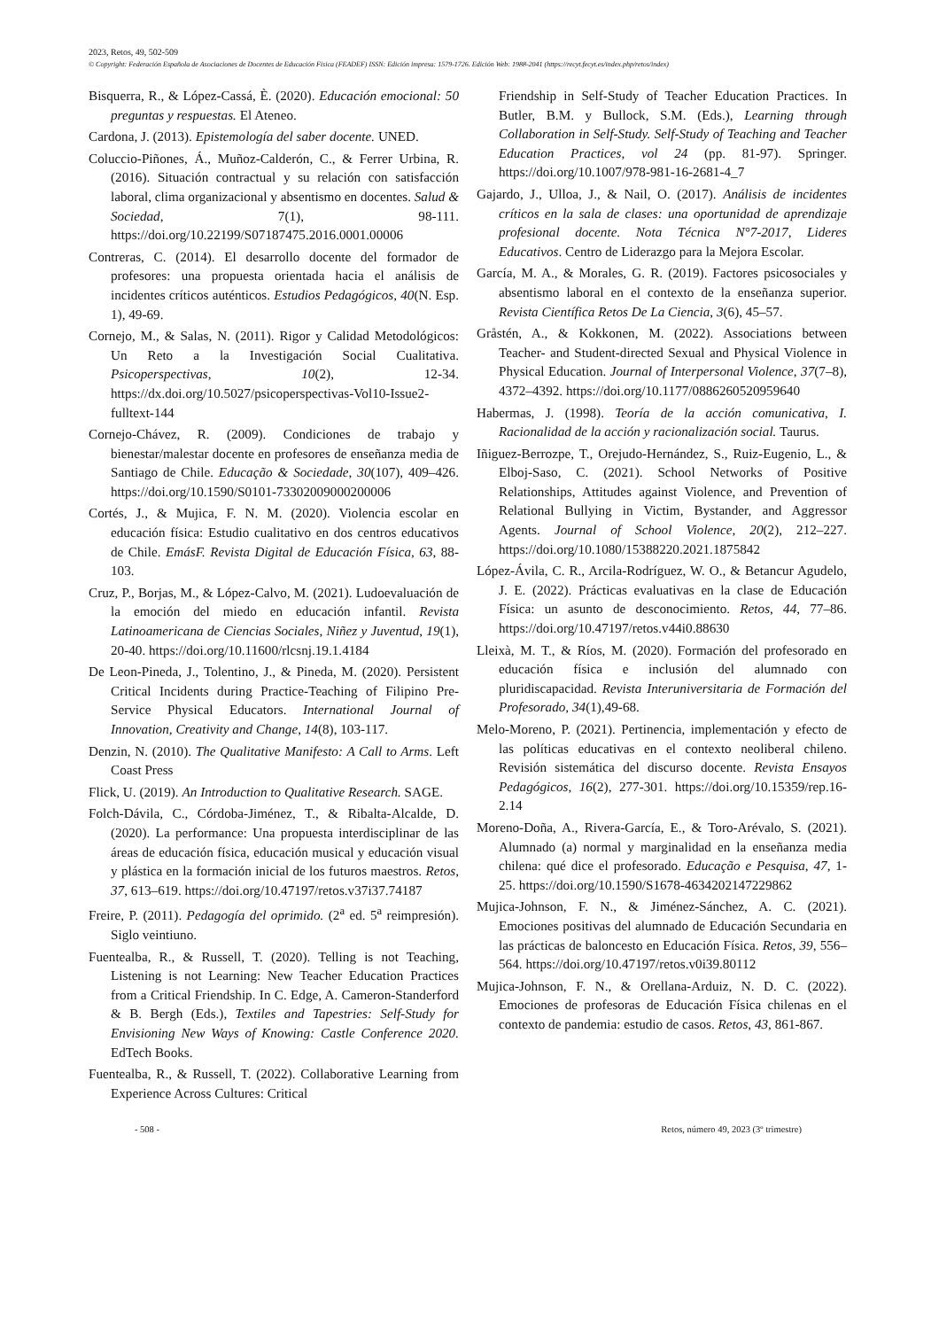2023, Retos, 49, 502-509
© Copyright: Federación Española de Asociaciones de Docentes de Educación Física (FEADEF) ISSN: Edición impresa: 1579-1726. Edición Web: 1988-2041 (https://recyt.fecyt.es/index.php/retos/index)
Bisquerra, R., & López-Cassá, È. (2020). Educación emocional: 50 preguntas y respuestas. El Ateneo.
Cardona, J. (2013). Epistemología del saber docente. UNED.
Coluccio-Piñones, Á., Muñoz-Calderón, C., & Ferrer Urbina, R. (2016). Situación contractual y su relación con satisfacción laboral, clima organizacional y absentismo en docentes. Salud & Sociedad, 7(1), 98-111. https://doi.org/10.22199/S07187475.2016.0001.00006
Contreras, C. (2014). El desarrollo docente del formador de profesores: una propuesta orientada hacia el análisis de incidentes críticos auténticos. Estudios Pedagógicos, 40(N. Esp. 1), 49-69.
Cornejo, M., & Salas, N. (2011). Rigor y Calidad Metodológicos: Un Reto a la Investigación Social Cualitativa. Psicoperspectivas, 10(2), 12-34. https://dx.doi.org/10.5027/psicoperspectivas-Vol10-Issue2-fulltext-144
Cornejo-Chávez, R. (2009). Condiciones de trabajo y bienestar/malestar docente en profesores de enseñanza media de Santiago de Chile. Educação & Sociedade, 30(107), 409–426. https://doi.org/10.1590/S0101-73302009000200006
Cortés, J., & Mujica, F. N. M. (2020). Violencia escolar en educación física: Estudio cualitativo en dos centros educativos de Chile. EmásF. Revista Digital de Educación Física, 63, 88-103.
Cruz, P., Borjas, M., & López-Calvo, M. (2021). Ludoevaluación de la emoción del miedo en educación infantil. Revista Latinoamericana de Ciencias Sociales, Niñez y Juventud, 19(1), 20-40. https://doi.org/10.11600/rlcsnj.19.1.4184
De Leon-Pineda, J., Tolentino, J., & Pineda, M. (2020). Persistent Critical Incidents during Practice-Teaching of Filipino Pre-Service Physical Educators. International Journal of Innovation, Creativity and Change, 14(8), 103-117.
Denzin, N. (2010). The Qualitative Manifesto: A Call to Arms. Left Coast Press
Flick, U. (2019). An Introduction to Qualitative Research. SAGE.
Folch-Dávila, C., Córdoba-Jiménez, T., & Ribalta-Alcalde, D. (2020). La performance: Una propuesta interdisciplinar de las áreas de educación física, educación musical y educación visual y plástica en la formación inicial de los futuros maestros. Retos, 37, 613–619. https://doi.org/10.47197/retos.v37i37.74187
Freire, P. (2011). Pedagogía del oprimido. (2<sup>a</sup> ed. 5<sup>a</sup> reimpresión). Siglo veintiuno.
Fuentealba, R., & Russell, T. (2020). Telling is not Teaching, Listening is not Learning: New Teacher Education Practices from a Critical Friendship. In C. Edge, A. Cameron-Standerford & B. Bergh (Eds.), Textiles and Tapestries: Self-Study for Envisioning New Ways of Knowing: Castle Conference 2020. EdTech Books.
Fuentealba, R., & Russell, T. (2022). Collaborative Learning from Experience Across Cultures: Critical
Friendship in Self-Study of Teacher Education Practices. In Butler, B.M. y Bullock, S.M. (Eds.), Learning through Collaboration in Self-Study. Self-Study of Teaching and Teacher Education Practices, vol 24 (pp. 81-97). Springer. https://doi.org/10.1007/978-981-16-2681-4_7
Gajardo, J., Ulloa, J., & Nail, O. (2017). Análisis de incidentes críticos en la sala de clases: una oportunidad de aprendizaje profesional docente. Nota Técnica N°7-2017, Lideres Educativos. Centro de Liderazgo para la Mejora Escolar.
García, M. A., & Morales, G. R. (2019). Factores psicosociales y absentismo laboral en el contexto de la enseñanza superior. Revista Científica Retos De La Ciencia, 3(6), 45–57.
Gråstén, A., & Kokkonen, M. (2022). Associations between Teacher- and Student-directed Sexual and Physical Violence in Physical Education. Journal of Interpersonal Violence, 37(7–8), 4372–4392. https://doi.org/10.1177/0886260520959640
Habermas, J. (1998). Teoría de la acción comunicativa, I. Racionalidad de la acción y racionalización social. Taurus.
Iñiguez-Berrozpe, T., Orejudo-Hernández, S., Ruiz-Eugenio, L., & Elboj-Saso, C. (2021). School Networks of Positive Relationships, Attitudes against Violence, and Prevention of Relational Bullying in Victim, Bystander, and Aggressor Agents. Journal of School Violence, 20(2), 212–227. https://doi.org/10.1080/15388220.2021.1875842
López-Ávila, C. R., Arcila-Rodríguez, W. O., & Betancur Agudelo, J. E. (2022). Prácticas evaluativas en la clase de Educación Física: un asunto de desconocimiento. Retos, 44, 77–86. https://doi.org/10.47197/retos.v44i0.88630
Lleixà, M. T., & Ríos, M. (2020). Formación del profesorado en educación física e inclusión del alumnado con pluridiscapacidad. Revista Interuniversitaria de Formación del Profesorado, 34(1),49-68.
Melo-Moreno, P. (2021). Pertinencia, implementación y efecto de las políticas educativas en el contexto neoliberal chileno. Revisión sistemática del discurso docente. Revista Ensayos Pedagógicos, 16(2), 277-301. https://doi.org/10.15359/rep.16-2.14
Moreno-Doña, A., Rivera-García, E., & Toro-Arévalo, S. (2021). Alumnado (a) normal y marginalidad en la enseñanza media chilena: qué dice el profesorado. Educação e Pesquisa, 47, 1-25. https://doi.org/10.1590/S1678-4634202147229862
Mujica-Johnson, F. N., & Jiménez-Sánchez, A. C. (2021). Emociones positivas del alumnado de Educación Secundaria en las prácticas de baloncesto en Educación Física. Retos, 39, 556–564. https://doi.org/10.47197/retos.v0i39.80112
Mujica-Johnson, F. N., & Orellana-Arduiz, N. D. C. (2022). Emociones de profesoras de Educación Física chilenas en el contexto de pandemia: estudio de casos. Retos, 43, 861-867.
- 508 - Retos, número 49, 2023 (3º trimestre)